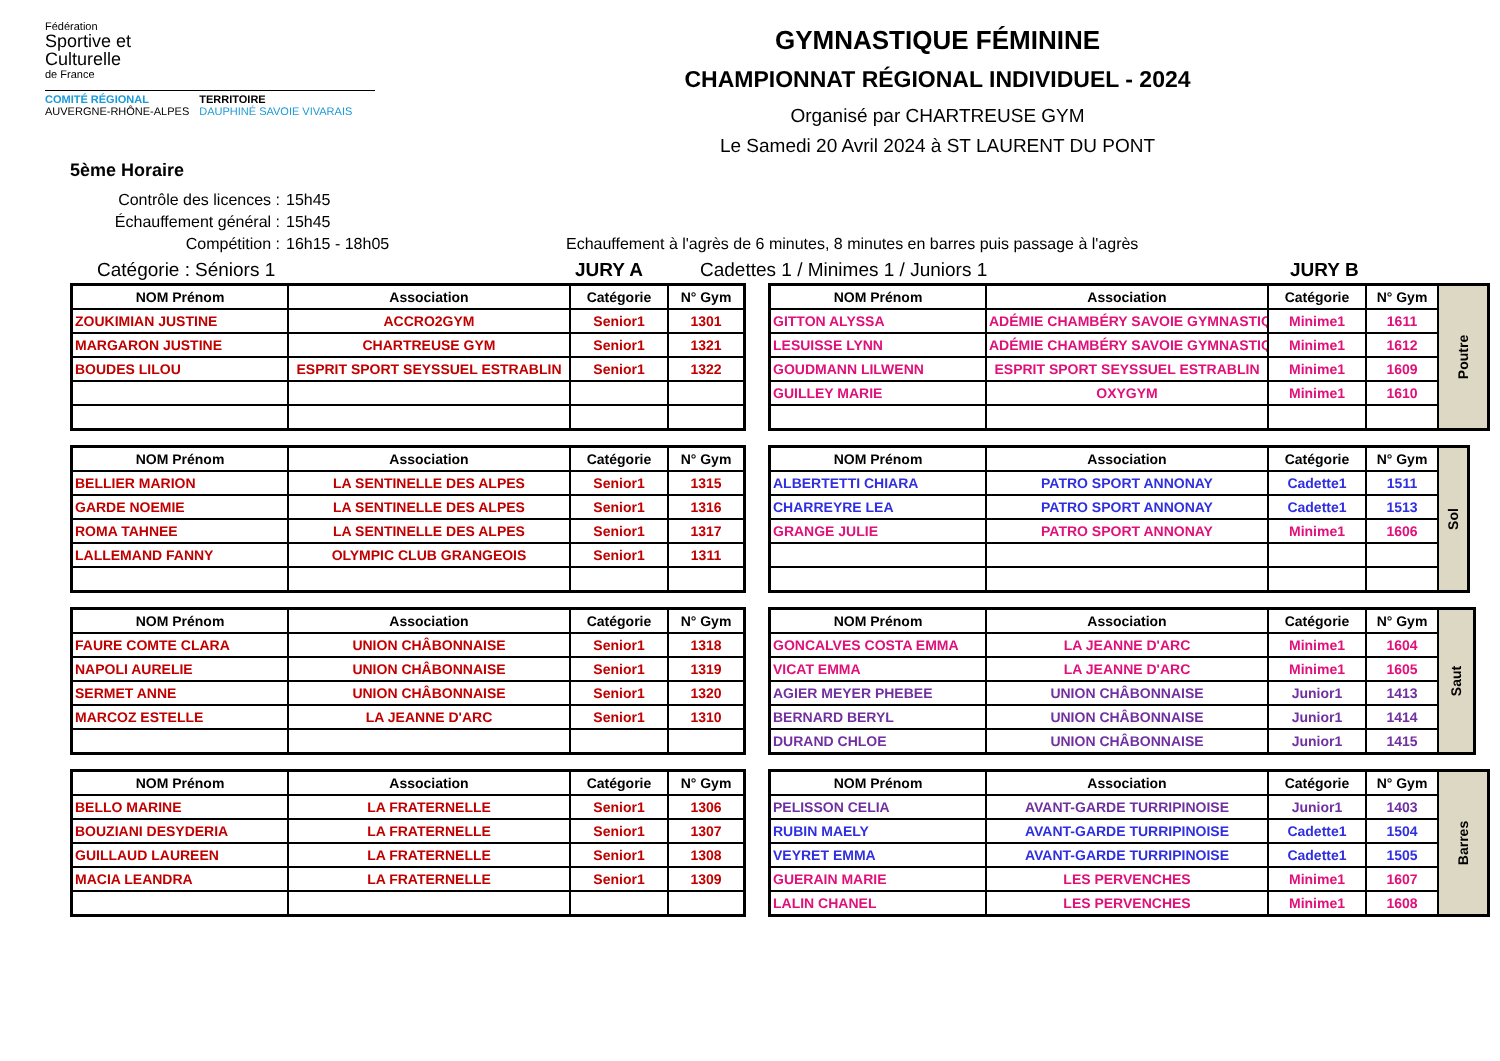Fédération
Sportive et
Culturelle
de France
COMITÉ RÉGIONAL
AUVERGNE-RHÔNE-ALPES
TERRITOIRE
DAUPHINÉ SAVOIE VIVARAIS
GYMNASTIQUE FÉMININE
CHAMPIONNAT RÉGIONAL INDIVIDUEL - 2024
Organisé par CHARTREUSE GYM
Le Samedi 20 Avril 2024 à ST LAURENT DU PONT
5ème Horaire
Contrôle des licences : 15h45
Échauffement général : 15h45
Compétition : 16h15 - 18h05 Echauffement à l'agrès de 6 minutes, 8 minutes en barres puis passage à l'agrès
Catégorie : Séniors 1 JURY A Cadettes 1 / Minimes 1 / Juniors 1 JURY B
| NOM Prénom | Association | Catégorie | N° Gym |
| --- | --- | --- | --- |
| ZOUKIMIAN JUSTINE | ACCRO2GYM | Senior1 | 1301 |
| MARGARON JUSTINE | CHARTREUSE GYM | Senior1 | 1321 |
| BOUDES LILOU | ESPRIT SPORT SEYSSUEL ESTRABLIN | Senior1 | 1322 |
| NOM Prénom | Association | Catégorie | N° Gym |
| --- | --- | --- | --- |
| BELLIER MARION | LA SENTINELLE DES ALPES | Senior1 | 1315 |
| GARDE NOEMIE | LA SENTINELLE DES ALPES | Senior1 | 1316 |
| ROMA TAHNEE | LA SENTINELLE DES ALPES | Senior1 | 1317 |
| LALLEMAND FANNY | OLYMPIC CLUB GRANGEOIS | Senior1 | 1311 |
| NOM Prénom | Association | Catégorie | N° Gym |
| --- | --- | --- | --- |
| FAURE COMTE CLARA | UNION CHÂBONNAISE | Senior1 | 1318 |
| NAPOLI AURELIE | UNION CHÂBONNAISE | Senior1 | 1319 |
| SERMET ANNE | UNION CHÂBONNAISE | Senior1 | 1320 |
| MARCOZ ESTELLE | LA JEANNE D'ARC | Senior1 | 1310 |
| NOM Prénom | Association | Catégorie | N° Gym |
| --- | --- | --- | --- |
| BELLO MARINE | LA FRATERNELLE | Senior1 | 1306 |
| BOUZIANI DESYDERIA | LA FRATERNELLE | Senior1 | 1307 |
| GUILLAUD LAUREEN | LA FRATERNELLE | Senior1 | 1308 |
| MACIA LEANDRA | LA FRATERNELLE | Senior1 | 1309 |
| NOM Prénom | Association | Catégorie | N° Gym | Poutre |
| GITTON ALYSSA | ADÉMIE CHAMBÉRY SAVOIE GYMNASTIQ | Minime1 | 1611 | |
| LESUISSE LYNN | ADÉMIE CHAMBÉRY SAVOIE GYMNASTIQ | Minime1 | 1612 | |
| GOUDMANN LILWENN | ESPRIT SPORT SEYSSUEL ESTRABLIN | Minime1 | 1609 | |
| GUILLEY MARIE | OXYGYM | Minime1 | 1610 | |
| NOM Prénom | Association | Catégorie | N° Gym | Sol |
| ALBERTETTI CHIARA | PATRO SPORT ANNONAY | Cadette1 | 1511 | |
| CHARREYRE LEA | PATRO SPORT ANNONAY | Cadette1 | 1513 | |
| GRANGE JULIE | PATRO SPORT ANNONAY | Minime1 | 1606 | |
| NOM Prénom | Association | Catégorie | N° Gym | Saut |
| GONCALVES COSTA EMMA | LA JEANNE D'ARC | Minime1 | 1604 | |
| VICAT EMMA | LA JEANNE D'ARC | Minime1 | 1605 | |
| AGIER MEYER PHEBEE | UNION CHÂBONNAISE | Junior1 | 1413 | |
| BERNARD BERYL | UNION CHÂBONNAISE | Junior1 | 1414 | |
| DURAND CHLOE | UNION CHÂBONNAISE | Junior1 | 1415 | |
| NOM Prénom | Association | Catégorie | N° Gym | Barres |
| PELISSON CELIA | AVANT-GARDE TURRIPINOISE | Junior1 | 1403 | |
| RUBIN MAELY | AVANT-GARDE TURRIPINOISE | Cadette1 | 1504 | |
| VEYRET EMMA | AVANT-GARDE TURRIPINOISE | Cadette1 | 1505 | |
| GUERAIN MARIE | LES PERVENCHES | Minime1 | 1607 | |
| LALIN CHANEL | LES PERVENCHES | Minime1 | 1608 | |